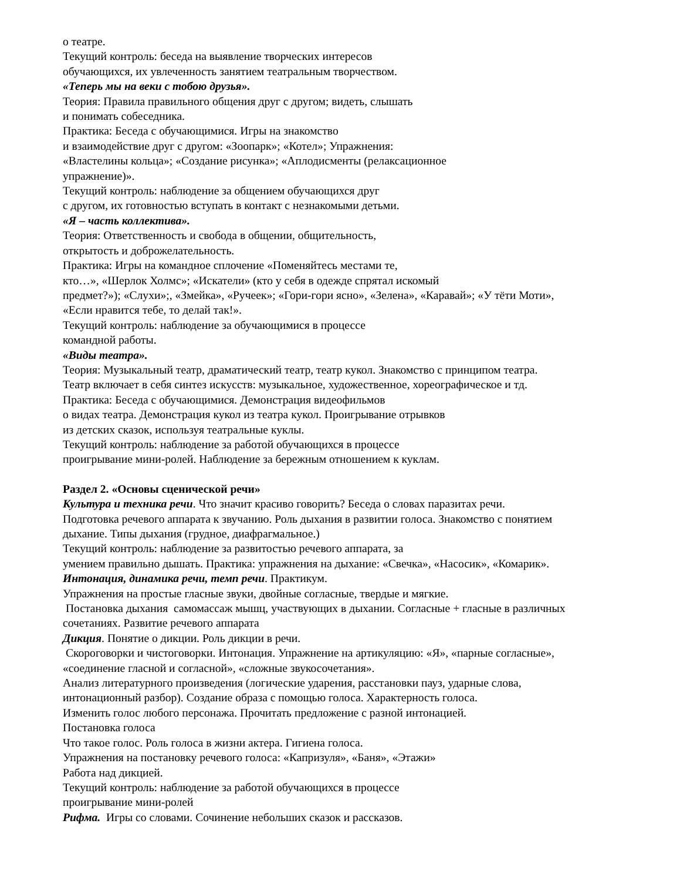о театре.
Текущий контроль: беседа на выявление творческих интересов
обучающихся, их увлеченность занятием театральным творчеством.
«Теперь мы на веки с тобою друзья».
Теория: Правила правильного общения друг с другом; видеть, слышать
и понимать собеседника.
Практика: Беседа с обучающимися. Игры на знакомство
и взаимодействие друг с другом: «Зоопарк»; «Котел»; Упражнения:
«Властелины кольца»; «Создание рисунка»; «Аплодисменты (релаксационное
упражнение)».
Текущий контроль: наблюдение за общением обучающихся друг
с другом, их готовностью вступать в контакт с незнакомыми детьми.
«Я – часть коллектива».
Теория: Ответственность и свобода в общении, общительность,
открытость и доброжелательность.
Практика: Игры на командное сплочение «Поменяйтесь местами те,
кто…», «Шерлок Холмс»; «Искатели» (кто у себя в одежде спрятал искомый
предмет?»); «Слухи»;, «Змейка», «Ручеек»; «Гори-гори ясно», «Зелена», «Каравай»; «У тёти Моти»,
«Если нравится тебе, то делай так!».
Текущий контроль: наблюдение за обучающимися в процессе
командной работы.
«Виды театра».
Теория: Музыкальный театр, драматический театр, театр кукол. Знакомство с принципом театра.
Театр включает в себя синтез искусств: музыкальное, художественное, хореографическое и тд.
Практика: Беседа с обучающимися. Демонстрация видеофильмов
о видах театра. Демонстрация кукол из театра кукол. Проигрывание отрывков
из детских сказок, используя театральные куклы.
Текущий контроль: наблюдение за работой обучающихся в процессе
проигрывание мини-ролей. Наблюдение за бережным отношением к куклам.
Раздел 2. «Основы сценической речи»
Культура и техника речи. Что значит красиво говорить? Беседа о словах паразитах речи.
Подготовка речевого аппарата к звучанию. Роль дыхания в развитии голоса. Знакомство с понятием
дыхание. Типы дыхания (грудное, диафрагмальное.)
Текущий контроль: наблюдение за развитостью речевого аппарата, за
умением правильно дышать. Практика: упражнения на дыхание: «Свечка», «Насосик», «Комарик».
Интонация, динамика речи, темп речи. Практикум.
Упражнения на простые гласные звуки, двойные согласные, твердые и мягкие.
Постановка дыхания самомассаж мышц, участвующих в дыхании. Согласные + гласные в различных
сочетаниях. Развитие речевого аппарата
Дикция. Понятие о дикции. Роль дикции в речи.
Скороговорки и чистоговорки. Интонация. Упражнение на артикуляцию: «Я», «парные согласные»,
«соединение гласной и согласной», «сложные звукосочетания».
Анализ литературного произведения (логические ударения, расстановки пауз, ударные слова,
интонационный разбор). Создание образа с помощью голоса. Характерность голоса.
Изменить голос любого персонажа. Прочитать предложение с разной интонацией.
Постановка голоса
Что такое голос. Роль голоса в жизни актера. Гигиена голоса.
Упражнения на постановку речевого голоса: «Капризуля», «Баня», «Этажи»
Работа над дикцией.
Текущий контроль: наблюдение за работой обучающихся в процессе
проигрывание мини-ролей
Рифма. Игры со словами. Сочинение небольших сказок и рассказов.